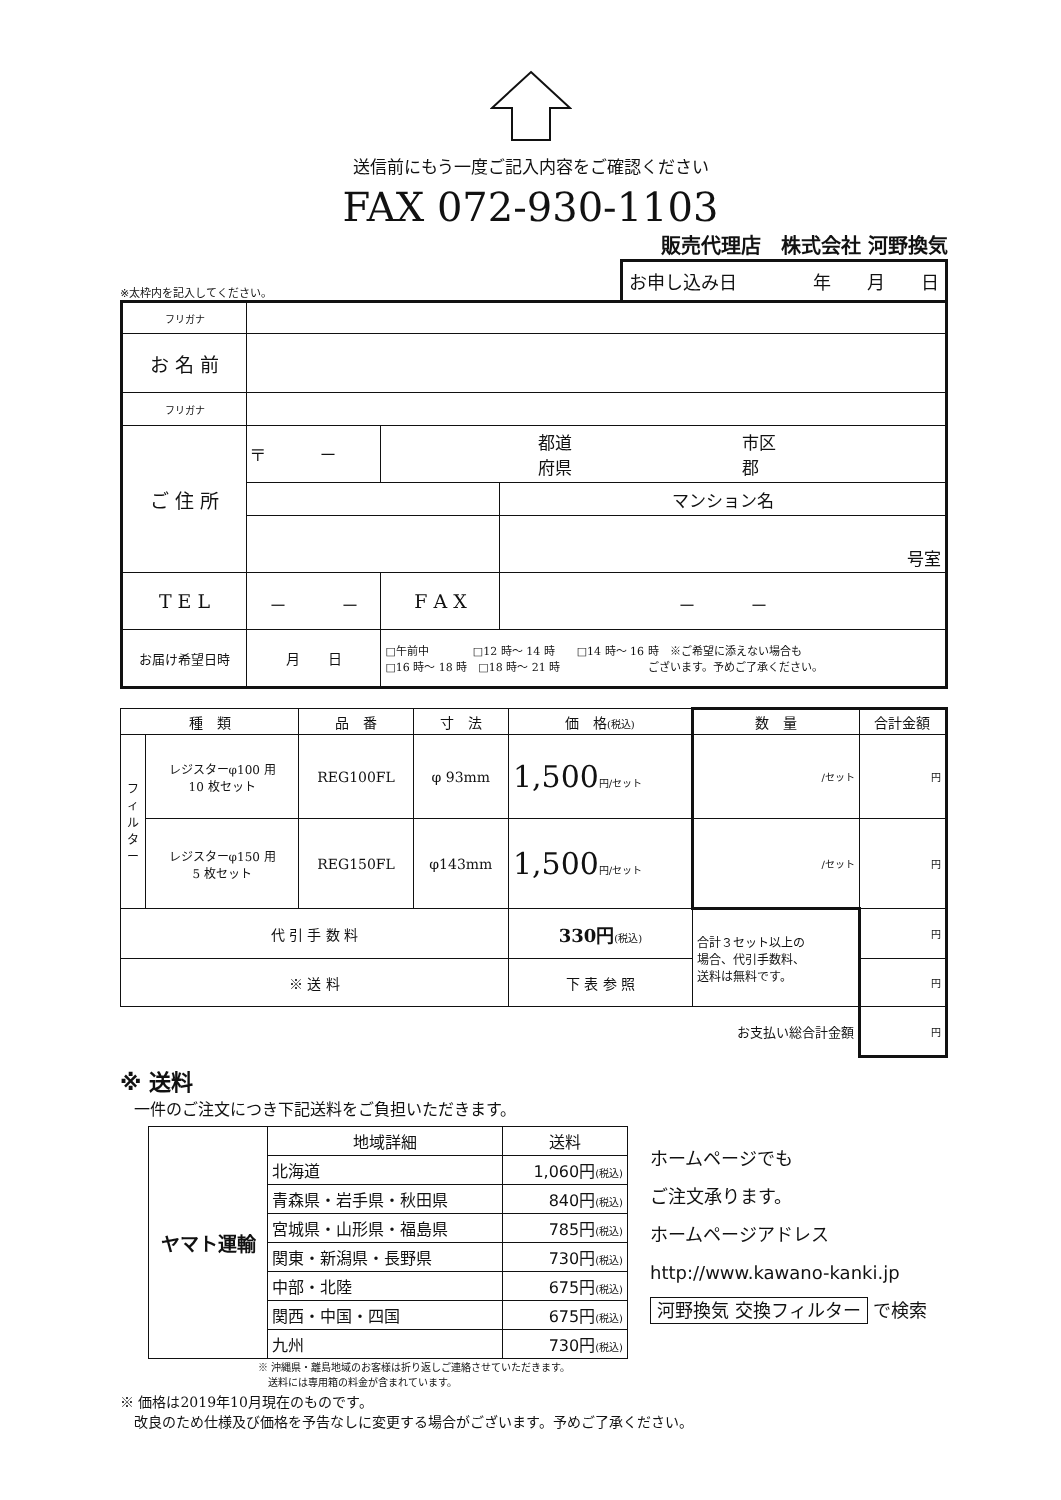送信前にもう一度ご記入内容をご確認ください
FAX 072-930-1103
販売代理店　株式会社 河野換気
※太枠内を記入してください。
お申し込み日 年　　月　　日
| フリガナ | | | |
| お 名 前 | | | |
| フリガナ | | | |
| ご 住 所 | 〒 － | 都道 市区 府県 郡 | |
| | | | マンション名 |
| | | | 号室 |
| T E L | － － | F A X | － － |
| お届け希望日時 | 月 日 | □午前中 □12 時～ 14 時 □14 時～ 16 時 ※ご希望に添えない場合も □16 時～ 18 時 □18 時～ 21 時 ございます。予めご了承ください。 | |
| 種 類 | | 品 番 | 寸 法 | 価 格 (税込) | 数 量 | 合計金額 |
| フィルター | レジスターφ100 用 10 枚セット | REG100FL | φ 93mm | 1,500 円/セット | /セット | 円 |
| | レジスターφ150 用 5 枚セット | REG150FL | φ143mm | 1,500 円/セット | /セット | 円 |
| 代 引 手 数 料 | | | | 330円 (税込) | 合計３セット以上の 場合、代引手数料、 送料は無料です。 | 円 |
| ※ 送 料 | | | | 下 表 参 照 | | 円 |
| | | | | | お支払い総合計金額 | 円 |
※ 送料
一件のご注文につき下記送料をご負担いただきます。
| ヤマト運輸 | 地域詳細 | 送料 |
| | 北海道 | 1,060円 (税込) |
| | 青森県・岩手県・秋田県 | 840円 (税込) |
| | 宮城県・山形県・福島県 | 785円 (税込) |
| | 関東・新潟県・長野県 | 730円 (税込) |
| | 中部・北陸 | 675円 (税込) |
| | 関西・中国・四国 | 675円 (税込) |
| | 九州 | 730円 (税込) |
※ 沖縄県・離島地域のお客様は折り返しご連絡させていただきます。
　送料には専用箱の料金が含まれています。
ホームページでも
ご注文承ります。
ホームページアドレス
http://www.kawano-kanki.jp
河野換気 交換フィルター で検索
※ 価格は2019年10月現在のものです。
　改良のため仕様及び価格を予告なしに変更する場合がございます。予めご了承ください。